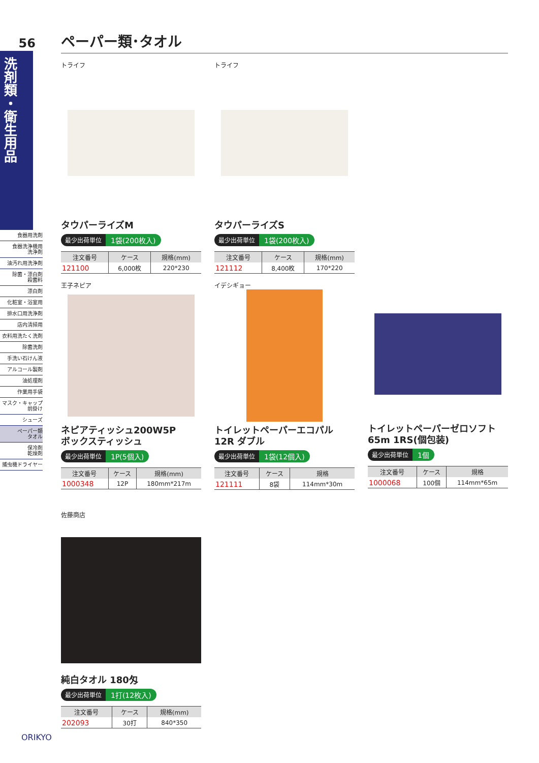56
洗剤類・衛生用品
食器用洗剤
食器洗浄機用
洗浄剤
油汚れ用洗浄剤
除菌・漂白剤
殺菌料
漂白剤
化粧室・浴室用
排水口用洗浄剤
店内清掃用
衣料用洗たく洗剤
除菌洗剤
手洗い石けん液
アルコール製剤
油処理剤
作業用手袋
マスク・キャップ
前掛け
シューズ
ペーパー類
タオル
保冷剤
乾燥剤
捕虫機ドライヤー
ペーパー類･タオル
トライフ
タウパーライズM
最少出荷単位 1袋(200枚入)
| 注文番号 | ケース | 規格(mm) |
| --- | --- | --- |
| 121100 | 6,000枚 | 220*230 |
トライフ
タウパーライズS
最少出荷単位 1袋(200枚入)
| 注文番号 | ケース | 規格(mm) |
| --- | --- | --- |
| 121112 | 8,400枚 | 170*220 |
王子ネピア
ネピアティッシュ200W5P
ボックスティッシュ
最少出荷単位 1P(5個入)
| 注文番号 | ケース | 規格(mm) |
| --- | --- | --- |
| 1000348 | 12P | 180mm*217m |
イデシギョー
トイレットペーパーエコパル
12R ダブル
最少出荷単位 1袋(12個入)
| 注文番号 | ケース | 規格 |
| --- | --- | --- |
| 121111 | 8袋 | 114mm*30m |
トイレットペーパーゼロソフト
65m 1RS(個包装)
最少出荷単位 1個
| 注文番号 | ケース | 規格 |
| --- | --- | --- |
| 1000068 | 100個 | 114mm*65m |
佐藤商店
純白タオル 180匁
最少出荷単位 1打(12枚入)
| 注文番号 | ケース | 規格(mm) |
| --- | --- | --- |
| 202093 | 30打 | 840*350 |
ORIKYO